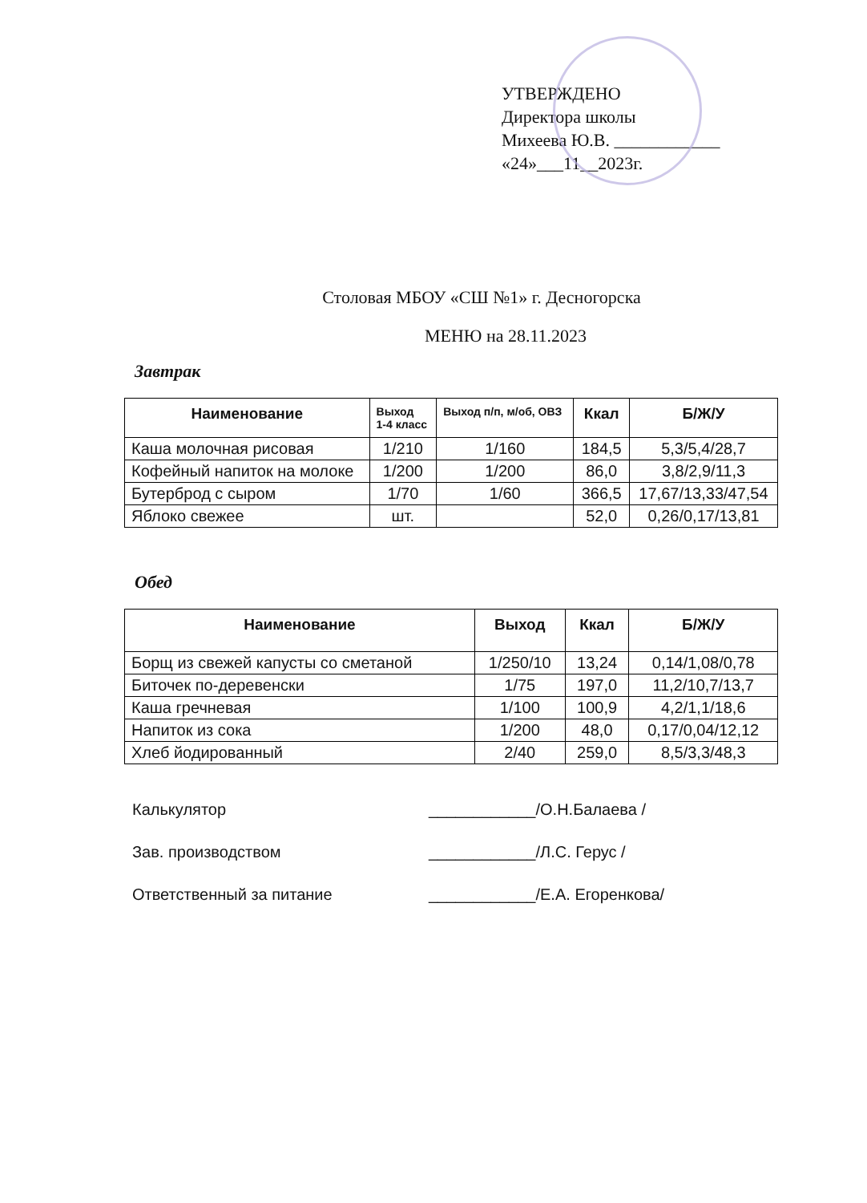УТВЕРЖДЕНО
Директора школы
Михеева Ю.В. ____________
«24»___11__2023г.
Столовая МБОУ «СШ №1» г. Десногорска
МЕНЮ на 28.11.2023
Завтрак
| Наименование | Выход 1-4 класс | Выход п/п, м/об, ОВЗ | Ккал | Б/Ж/У |
| --- | --- | --- | --- | --- |
| Каша молочная рисовая | 1/210 | 1/160 | 184,5 | 5,3/5,4/28,7 |
| Кофейный напиток на молоке | 1/200 | 1/200 | 86,0 | 3,8/2,9/11,3 |
| Бутерброд с сыром | 1/70 | 1/60 | 366,5 | 17,67/13,33/47,54 |
| Яблоко свежее | шт. | | 52,0 | 0,26/0,17/13,81 |
Обед
| Наименование | Выход | Ккал | Б/Ж/У |
| --- | --- | --- | --- |
| Борщ из свежей капусты со сметаной | 1/250/10 | 13,24 | 0,14/1,08/0,78 |
| Биточек по-деревенски | 1/75 | 197,0 | 11,2/10,7/13,7 |
| Каша гречневая | 1/100 | 100,9 | 4,2/1,1/18,6 |
| Напиток из сока | 1/200 | 48,0 | 0,17/0,04/12,12 |
| Хлеб йодированный | 2/40 | 259,0 | 8,5/3,3/48,3 |
Калькулятор ____________/О.Н.Балаева /
Зав. производством ____________/Л.С. Герус /
Ответственный за питание ____________/Е.А. Егоренкова/